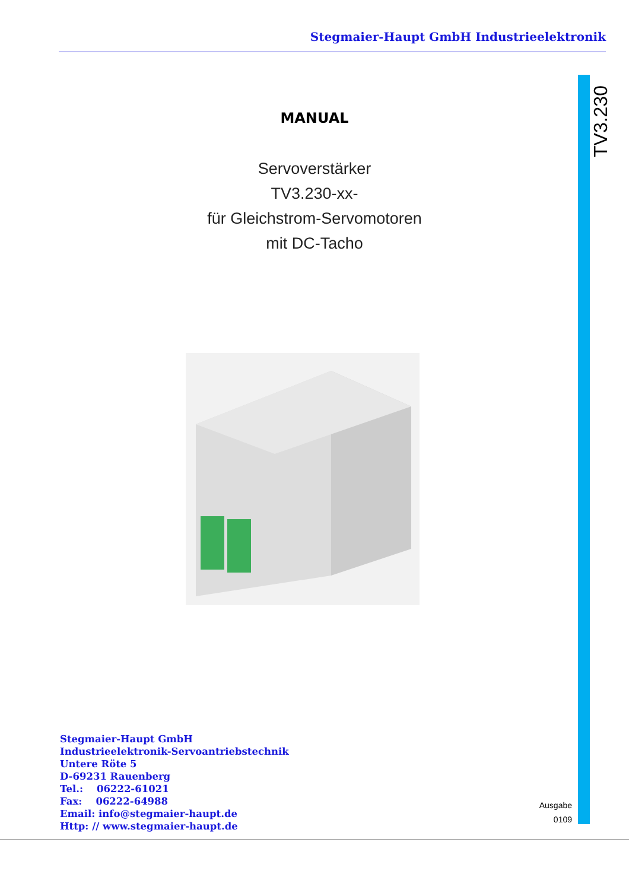Stegmaier-Haupt GmbH Industrieelektronik
TV3.230
MANUAL
Servoverstärker
TV3.230-xx-
für Gleichstrom-Servomotoren
mit DC-Tacho
Stegmaier-Haupt GmbH
Industrieelektronik-Servoantriebstechnik
Untere Röte 5
D-69231 Rauenberg
Tel.: 06222-61021
Fax: 06222-64988
Email: info@stegmaier-haupt.de
Http: // www.stegmaier-haupt.de
Ausgabe
0109